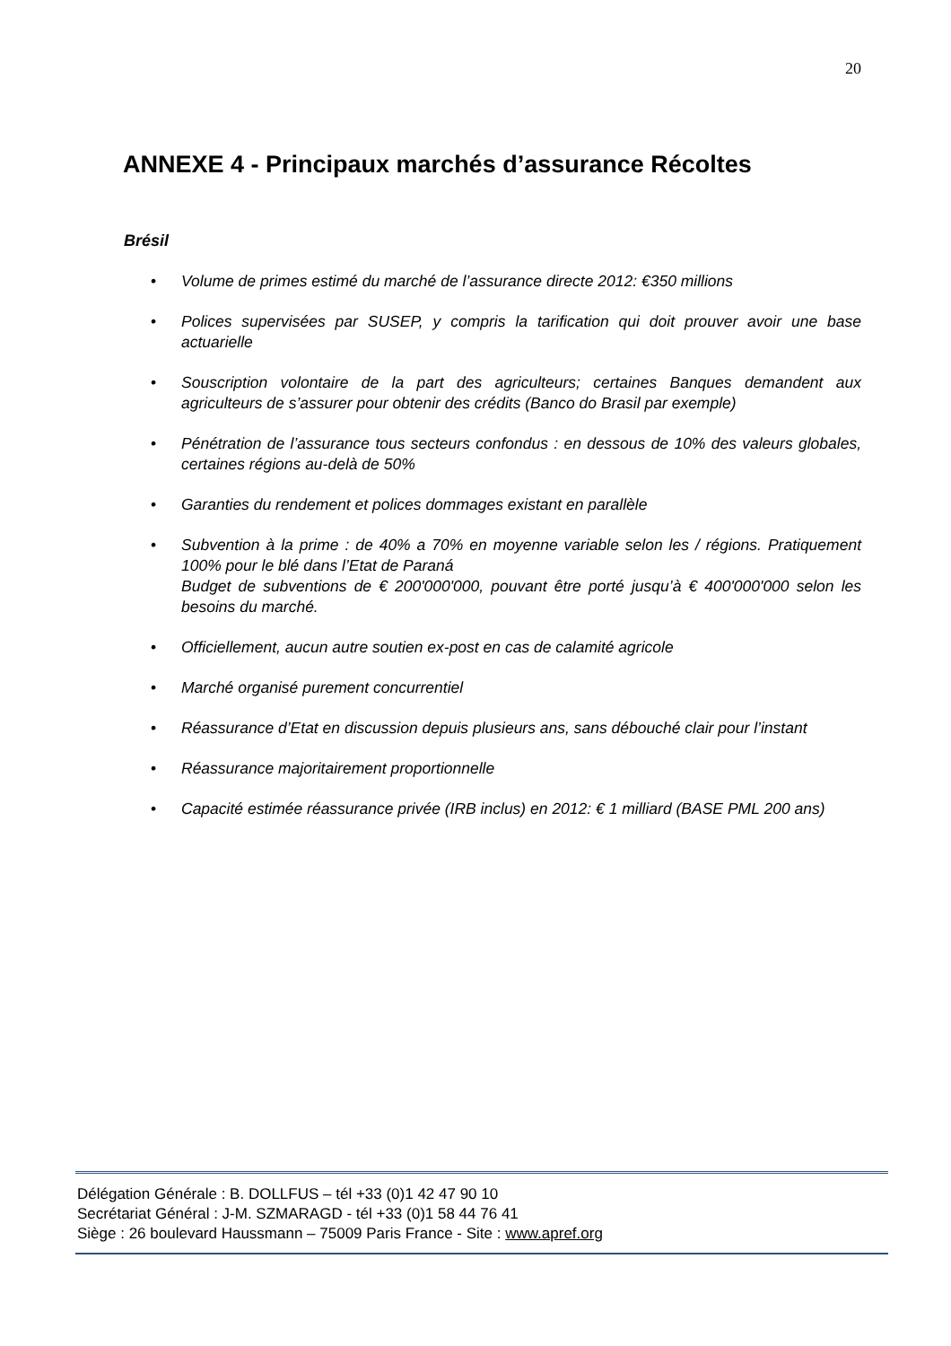20
ANNEXE 4 - Principaux marchés d’assurance Récoltes
Brésil
• Volume de primes estimé du marché de l’assurance directe 2012: €350 millions
• Polices supervisées par SUSEP, y compris la tarification qui doit prouver avoir une base actuarielle
• Souscription volontaire de la part des agriculteurs; certaines Banques demandent aux agriculteurs de s’assurer pour obtenir des crédits (Banco do Brasil par exemple)
• Pénétration de l’assurance tous secteurs confondus : en dessous de 10% des valeurs globales, certaines régions au-delà de 50%
• Garanties du rendement et polices dommages existant en parallèle
• Subvention à la prime : de 40% a 70% en moyenne variable selon les / régions. Pratiquement 100% pour le blé dans l’Etat de Paraná
Budget de subventions de € 200'000'000, pouvant être porté jusqu’à € 400'000'000 selon les besoins du marché.
• Officiellement, aucun autre soutien ex-post en cas de calamité agricole
• Marché organisé purement concurrentiel
• Réassurance d’Etat en discussion depuis plusieurs ans, sans débouché clair pour l’instant
• Réassurance majoritairement proportionnelle
• Capacité estimée réassurance privée (IRB inclus) en 2012: € 1 milliard (BASE PML 200 ans)
Délégation Générale : B. DOLLFUS – tél +33 (0)1 42 47 90 10
Secrétariat Général : J-M. SZMARAGD - tél +33 (0)1 58 44 76 41
Siège : 26 boulevard Haussmann – 75009 Paris France - Site : www.apref.org